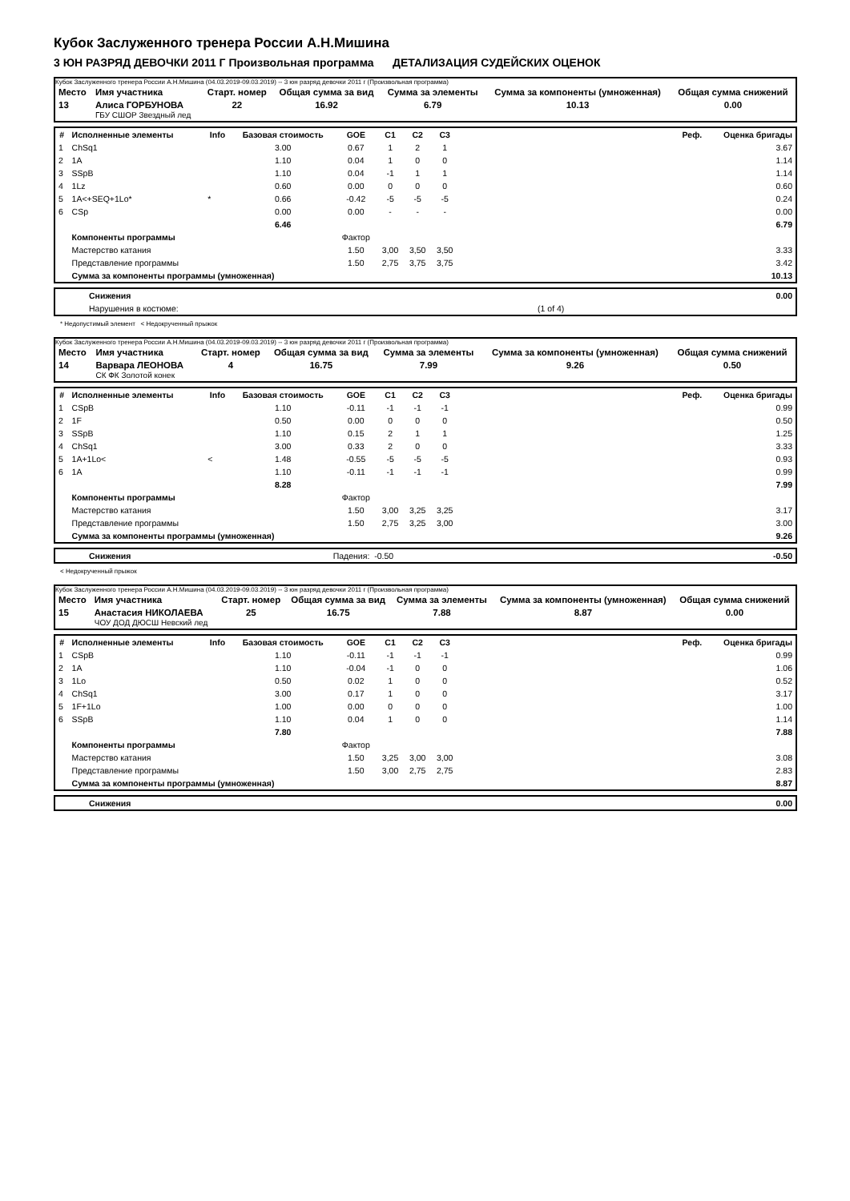Кубок Заслуженного тренера России А.Н.Мишина
3 ЮН РАЗРЯД ДЕВОЧКИ 2011 Г Произвольная программа ДЕТАЛИЗАЦИЯ СУДЕЙСКИХ ОЦЕНОК
Кубок Заслуженного тренера России А.Н.Мишина (04.03.2019-09.03.2019) -- 3 юн разряд девочки 2011 г (Произвольная программа)
| Место | Имя участника | Старт. номер | Общая сумма за вид | Сумма за элементы | Сумма за компоненты (умноженная) | Общая сумма снижений |
| 13 | Алиса ГОРБУНОВА ГБУ СШОР Звездный лед | 22 | 16.92 | 6.79 | 10.13 | 0.00 |
| # | Исполненные элементы | Info | Базовая стоимость | GOE | C1 | C2 | C3 | Реф. | Оценка бригады |
| --- | --- | --- | --- | --- | --- | --- | --- | --- | --- |
| 1 | ChSq1 | | 3.00 | 0.67 | 1 | 2 | 1 | | 3.67 |
| 2 | 1A | | 1.10 | 0.04 | 1 | 0 | 0 | | 1.14 |
| 3 | SSpB | | 1.10 | 0.04 | -1 | 1 | 1 | | 1.14 |
| 4 | 1Lz | | 0.60 | 0.00 | 0 | 0 | 0 | | 0.60 |
| 5 | 1A<+SEQ+1Lo* | * | 0.66 | -0.42 | -5 | -5 | -5 | | 0.24 |
| 6 | CSp | | 0.00 | 0.00 | - | - | - | | 0.00 |
| | | | 6.46 | | | | | | 6.79 |
| | Компоненты программы | | | Фактор | | | | | |
| | Мастерство катания | | | 1.50 | 3,00 | 3,50 | 3,50 | | 3.33 |
| | Представление программы | | | 1.50 | 2,75 | 3,75 | 3,75 | | 3.42 |
| | Сумма за компоненты программы (умноженная) | | | | | | | | 10.13 |
| | Снижения | | 0.00 |
| | Нарушения в костюме: | (1 of 4) | |
* Недопустимый элемент < Недокрученный прыжок
Кубок Заслуженного тренера России А.Н.Мишина (04.03.2019-09.03.2019) -- 3 юн разряд девочки 2011 г (Произвольная программа)
| Место | Имя участника | Старт. номер | Общая сумма за вид | Сумма за элементы | Сумма за компоненты (умноженная) | Общая сумма снижений |
| 14 | Варвара ЛЕОНОВА СК ФК Золотой конек | 4 | 16.75 | 7.99 | 9.26 | 0.50 |
| # | Исполненные элементы | Info | Базовая стоимость | GOE | C1 | C2 | C3 | Реф. | Оценка бригады |
| --- | --- | --- | --- | --- | --- | --- | --- | --- | --- |
| 1 | CSpB | | 1.10 | -0.11 | -1 | -1 | -1 | | 0.99 |
| 2 | 1F | | 0.50 | 0.00 | 0 | 0 | 0 | | 0.50 |
| 3 | SSpB | | 1.10 | 0.15 | 2 | 1 | 1 | | 1.25 |
| 4 | ChSq1 | | 3.00 | 0.33 | 2 | 0 | 0 | | 3.33 |
| 5 | 1A+1Lo< | < | 1.48 | -0.55 | -5 | -5 | -5 | | 0.93 |
| 6 | 1A | | 1.10 | -0.11 | -1 | -1 | -1 | | 0.99 |
| | | | 8.28 | | | | | | 7.99 |
| | Компоненты программы | | | Фактор | | | | | |
| | Мастерство катания | | | 1.50 | 3,00 | 3,25 | 3,25 | | 3.17 |
| | Представление программы | | | 1.50 | 2,75 | 3,25 | 3,00 | | 3.00 |
| | Сумма за компоненты программы (умноженная) | | | | | | | | 9.26 |
| | Снижения | Падения: -0.50 | -0.50 |
< Недокрученный прыжок
Кубок Заслуженного тренера России А.Н.Мишина (04.03.2019-09.03.2019) -- 3 юн разряд девочки 2011 г (Произвольная программа)
| Место | Имя участника | Старт. номер | Общая сумма за вид | Сумма за элементы | Сумма за компоненты (умноженная) | Общая сумма снижений |
| 15 | Анастасия НИКОЛАЕВА ЧОУ ДОД ДЮСШ Невский лед | 25 | 16.75 | 7.88 | 8.87 | 0.00 |
| # | Исполненные элементы | Info | Базовая стоимость | GOE | C1 | C2 | C3 | Реф. | Оценка бригады |
| --- | --- | --- | --- | --- | --- | --- | --- | --- | --- |
| 1 | CSpB | | 1.10 | -0.11 | -1 | -1 | -1 | | 0.99 |
| 2 | 1A | | 1.10 | -0.04 | -1 | 0 | 0 | | 1.06 |
| 3 | 1Lo | | 0.50 | 0.02 | 1 | 0 | 0 | | 0.52 |
| 4 | ChSq1 | | 3.00 | 0.17 | 1 | 0 | 0 | | 3.17 |
| 5 | 1F+1Lo | | 1.00 | 0.00 | 0 | 0 | 0 | | 1.00 |
| 6 | SSpB | | 1.10 | 0.04 | 1 | 0 | 0 | | 1.14 |
| | | | 7.80 | | | | | | 7.88 |
| | Компоненты программы | | | Фактор | | | | | |
| | Мастерство катания | | | 1.50 | 3,25 | 3,00 | 3,00 | | 3.08 |
| | Представление программы | | | 1.50 | 3,00 | 2,75 | 2,75 | | 2.83 |
| | Сумма за компоненты программы (умноженная) | | | | | | | | 8.87 |
| | Снижения | | 0.00 |